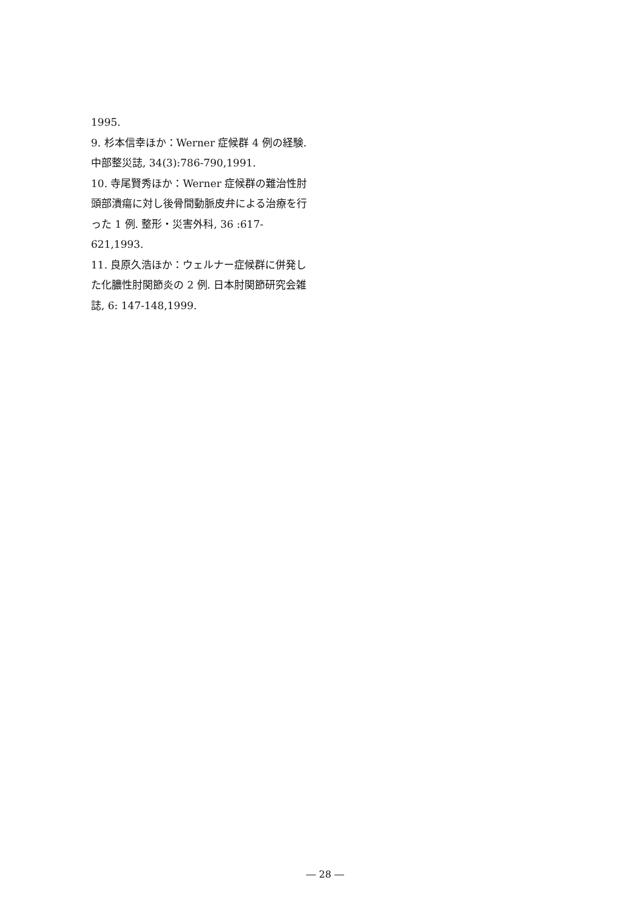1995.
9. 杉本信幸ほか：Werner 症候群 4 例の経験. 中部整災誌, 34(3):786-790,1991.
10. 寺尾賢秀ほか：Werner 症候群の難治性肘頭部潰瘍に対し後骨間動脈皮弁による治療を行った 1 例. 整形・災害外科, 36 :617-621,1993.
11. 良原久浩ほか：ウェルナー症候群に併発した化膿性肘関節炎の 2 例. 日本肘関節研究会雑誌, 6: 147-148,1999.
― 28 ―